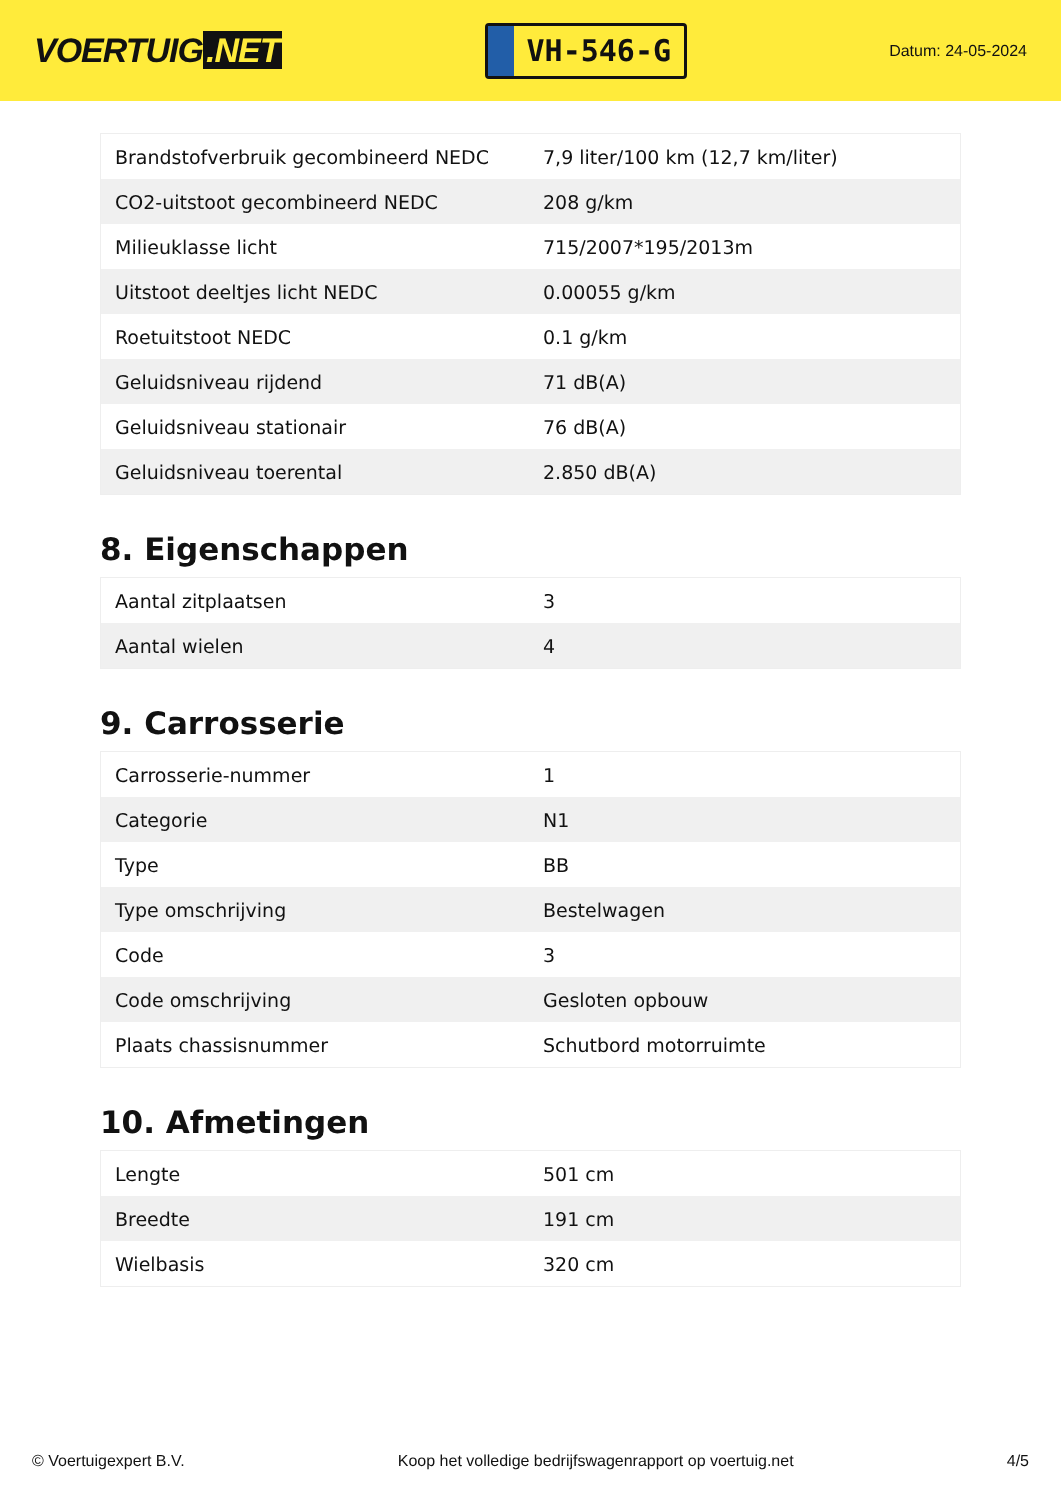VOERTUIG.NET
VH-546-G
Datum: 24-05-2024
| Brandstofverbruik gecombineerd NEDC | 7,9 liter/100 km (12,7 km/liter) |
| CO2-uitstoot gecombineerd NEDC | 208 g/km |
| Milieuklasse licht | 715/2007*195/2013m |
| Uitstoot deeltjes licht NEDC | 0.00055 g/km |
| Roetuitstoot NEDC | 0.1 g/km |
| Geluidsniveau rijdend | 71 dB(A) |
| Geluidsniveau stationair | 76 dB(A) |
| Geluidsniveau toerental | 2.850 dB(A) |
8. Eigenschappen
| Aantal zitplaatsen | 3 |
| Aantal wielen | 4 |
9. Carrosserie
| Carrosserie-nummer | 1 |
| Categorie | N1 |
| Type | BB |
| Type omschrijving | Bestelwagen |
| Code | 3 |
| Code omschrijving | Gesloten opbouw |
| Plaats chassisnummer | Schutbord motorruimte |
10. Afmetingen
| Lengte | 501 cm |
| Breedte | 191 cm |
| Wielbasis | 320 cm |
© Voertuigexpert B.V. Koop het volledige bedrijfswagenrapport op voertuig.net 4/5